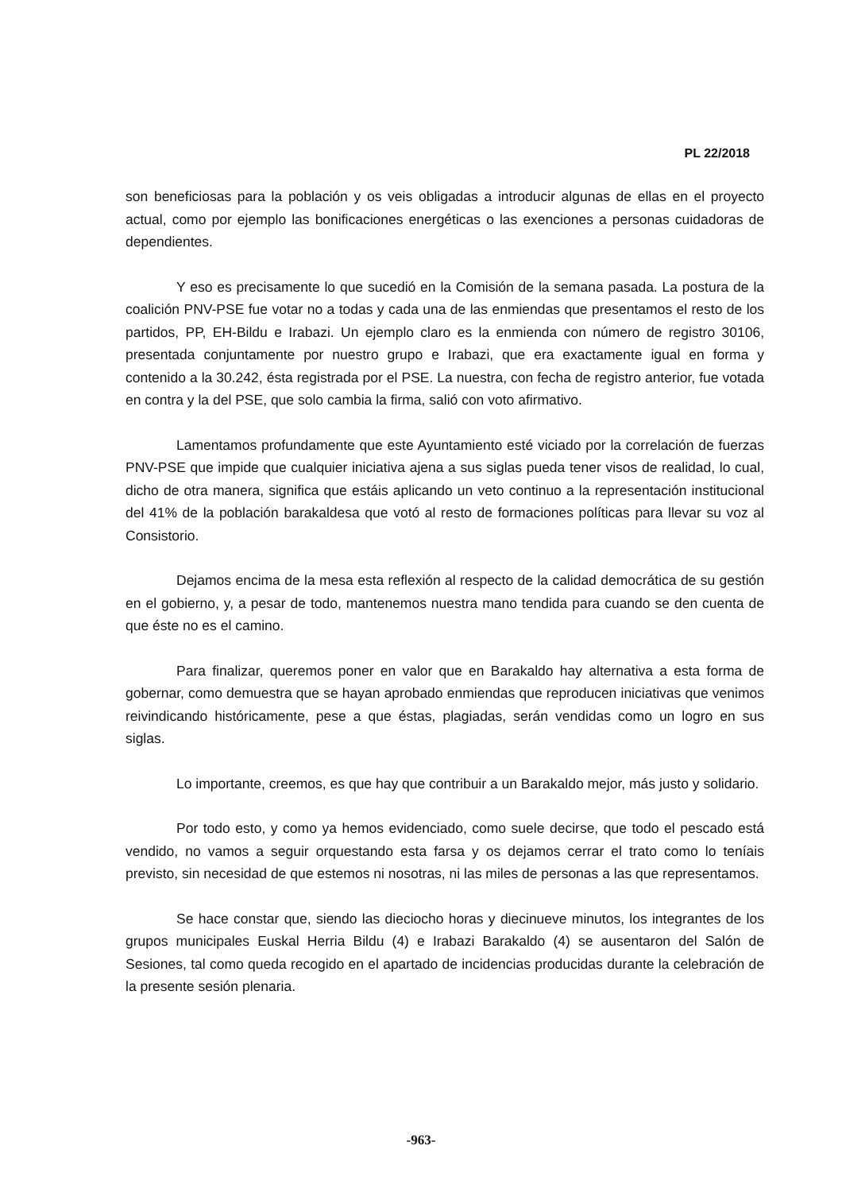PL 22/2018
son beneficiosas para la población y os veis obligadas a introducir algunas de ellas en el proyecto actual, como por ejemplo las bonificaciones energéticas o las exenciones a personas cuidadoras de dependientes.
Y eso es precisamente lo que sucedió en la Comisión de la semana pasada. La postura de la coalición PNV-PSE fue votar no a todas y cada una de las enmiendas que presentamos el resto de los partidos, PP, EH-Bildu e Irabazi. Un ejemplo claro es la enmienda con número de registro 30106, presentada conjuntamente por nuestro grupo e Irabazi, que era exactamente igual en forma y contenido a la 30.242, ésta registrada por el PSE. La nuestra, con fecha de registro anterior, fue votada en contra y la del PSE, que solo cambia la firma, salió con voto afirmativo.
Lamentamos profundamente que este Ayuntamiento esté viciado por la correlación de fuerzas PNV-PSE que impide que cualquier iniciativa ajena a sus siglas pueda tener visos de realidad, lo cual, dicho de otra manera, significa que estáis aplicando un veto continuo a la representación institucional del 41% de la población barakaldesa que votó al resto de formaciones políticas para llevar su voz al Consistorio.
Dejamos encima de la mesa esta reflexión al respecto de la calidad democrática de su gestión en el gobierno, y, a pesar de todo, mantenemos nuestra mano tendida para cuando se den cuenta de que éste no es el camino.
Para finalizar, queremos poner en valor que en Barakaldo hay alternativa a esta forma de gobernar, como demuestra que se hayan aprobado enmiendas que reproducen iniciativas que venimos reivindicando históricamente, pese a que éstas, plagiadas, serán vendidas como un logro en sus siglas.
Lo importante, creemos, es que hay que contribuir a un Barakaldo mejor, más justo y solidario.
Por todo esto, y como ya hemos evidenciado, como suele decirse, que todo el pescado está vendido, no vamos a seguir orquestando esta farsa y os dejamos cerrar el trato como lo teníais previsto, sin necesidad de que estemos ni nosotras, ni las miles de personas a las que representamos.
Se hace constar que, siendo las dieciocho horas y diecinueve minutos, los integrantes de los grupos municipales Euskal Herria Bildu (4) e Irabazi Barakaldo (4) se ausentaron del Salón de Sesiones, tal como queda recogido en el apartado de incidencias producidas durante la celebración de la presente sesión plenaria.
-963-